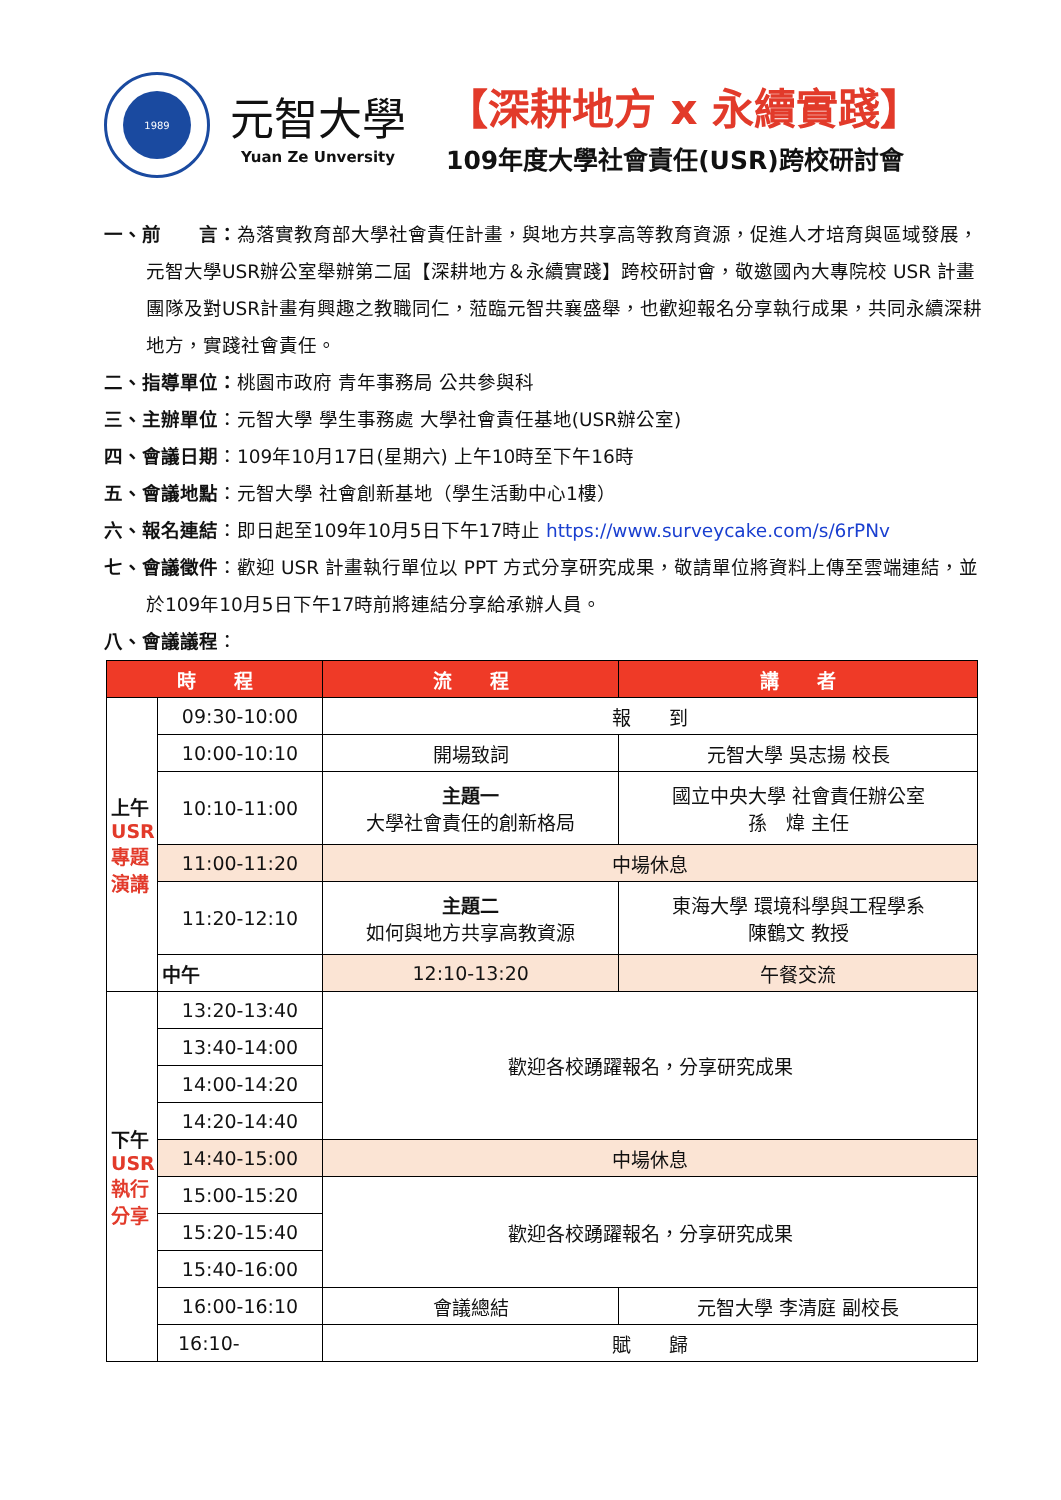1989
元智大學
Yuan Ze Unversity
【深耕地方 x 永續實踐】
109年度大學社會責任(USR)跨校研討會
一、前　　言：為落實教育部大學社會責任計畫，與地方共享高等教育資源，促進人才培育與區域發展，元智大學USR辦公室舉辦第二屆【深耕地方＆永續實踐】跨校研討會，敬邀國內大專院校 USR 計畫團隊及對USR計畫有興趣之教職同仁，蒞臨元智共襄盛舉，也歡迎報名分享執行成果，共同永續深耕地方，實踐社會責任。
二、指導單位：桃園市政府 青年事務局 公共參與科
三、主辦單位：元智大學 學生事務處 大學社會責任基地(USR辦公室)
四、會議日期：109年10月17日(星期六) 上午10時至下午16時
五、會議地點：元智大學 社會創新基地（學生活動中心1樓）
六、報名連結：即日起至109年10月5日下午17時止 https://www.surveycake.com/s/6rPNv
七、會議徵件：歡迎 USR 計畫執行單位以 PPT 方式分享研究成果，敬請單位將資料上傳至雲端連結，並於109年10月5日下午17時前將連結分享給承辦人員。
八、會議議程：
| 時 程 | | 流 程 | 講 者 |
| --- | --- | --- | --- |
| 上午 USR 專題 演講 | 09:30-10:00 | 報 到 | |
| | 10:00-10:10 | 開場致詞 | 元智大學 吳志揚 校長 |
| | 10:10-11:00 | 主題一 大學社會責任的創新格局 | 國立中央大學 社會責任辦公室 孫 煒 主任 |
| | 11:00-11:20 | 中場休息 | |
| | 11:20-12:10 | 主題二 如何與地方共享高教資源 | 東海大學 環境科學與工程學系 陳鶴文 教授 |
| | 中午 | 12:10-13:20 | 午餐交流 |
| 下午 USR 執行 分享 | 13:20-13:40 | 歡迎各校踴躍報名，分享研究成果 | |
| | 13:40-14:00 | | |
| | 14:00-14:20 | | |
| | 14:20-14:40 | | |
| | 14:40-15:00 | 中場休息 | |
| | 15:00-15:20 | 歡迎各校踴躍報名，分享研究成果 | |
| | 15:20-15:40 | | |
| | 15:40-16:00 | | |
| | 16:00-16:10 | 會議總結 | 元智大學 李清庭 副校長 |
| | 16:10- | 賦 歸 | |